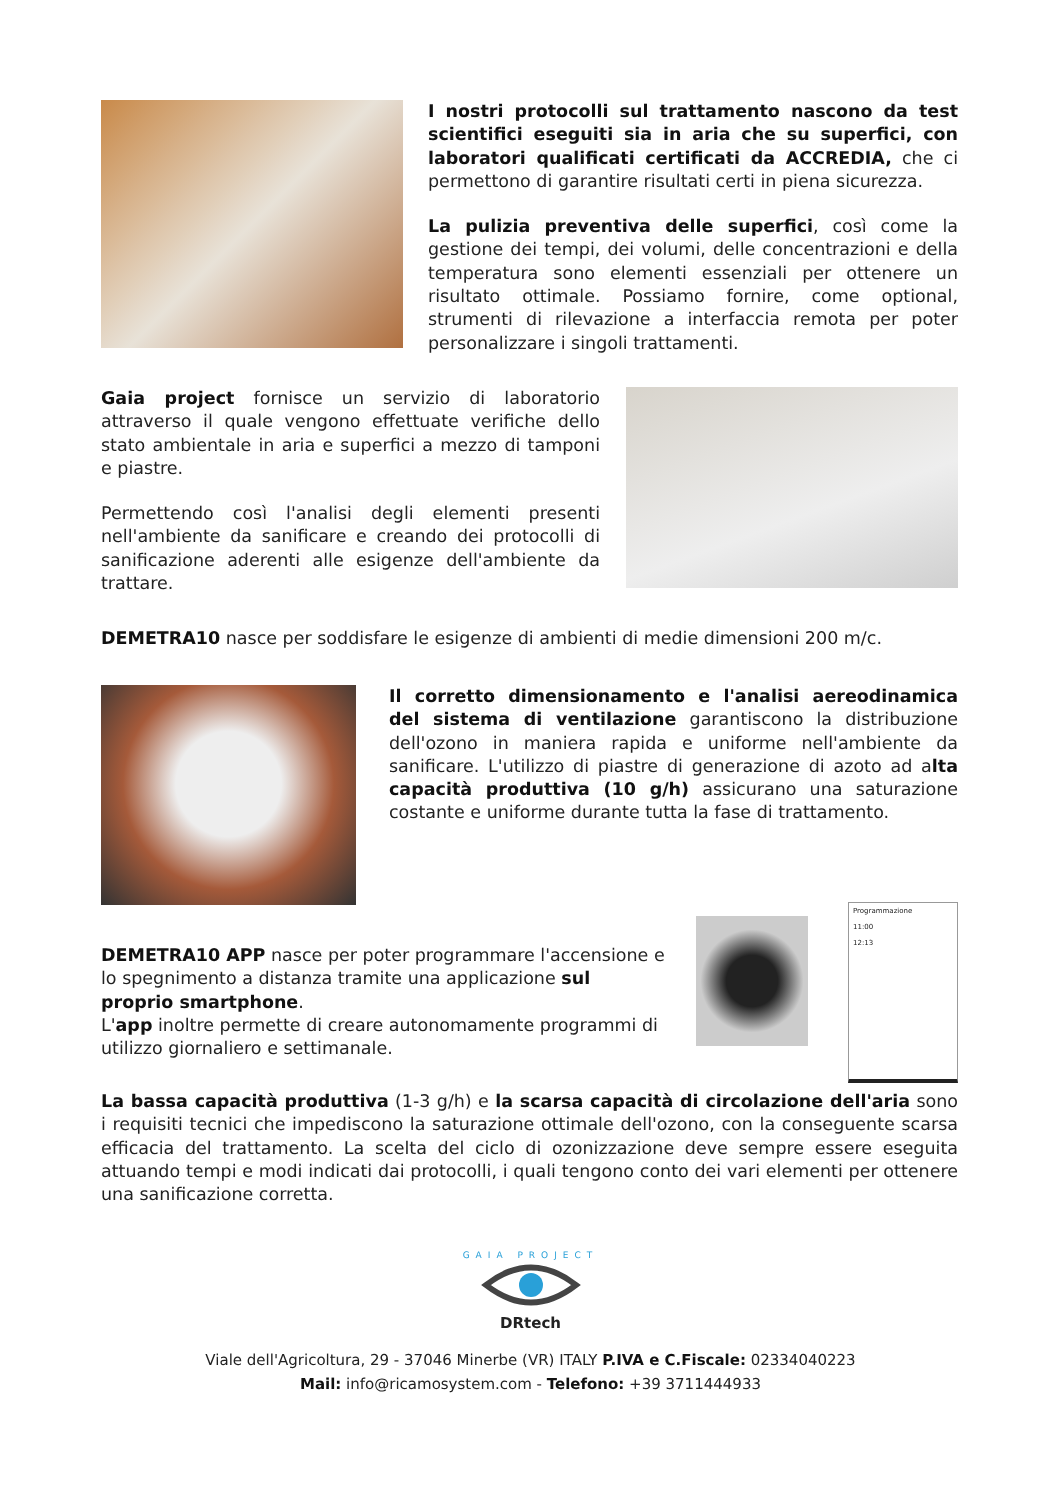I nostri protocolli sul trattamento nascono da test scientifici eseguiti sia in aria che su superfici, con laboratori qualificati certificati da ACCREDIA, che ci permettono di garantire risultati certi in piena sicurezza.
La pulizia preventiva delle superfici, così come la gestione dei tempi, dei volumi, delle concentrazioni e della temperatura sono elementi essenziali per ottenere un risultato ottimale. Possiamo fornire, come optional, strumenti di rilevazione a interfaccia remota per poter personalizzare i singoli trattamenti.
Gaia project fornisce un servizio di laboratorio attraverso il quale vengono effettuate verifiche dello stato ambientale in aria e superfici a mezzo di tamponi e piastre.
Permettendo così l'analisi degli elementi presenti nell'ambiente da sanificare e creando dei protocolli di sanificazione aderenti alle esigenze dell'ambiente da trattare.
DEMETRA10 nasce per soddisfare le esigenze di ambienti di medie dimensioni 200 m/c.
Il corretto dimensionamento e l'analisi aereodinamica del sistema di ventilazione garantiscono la distribuzione dell'ozono in maniera rapida e uniforme nell'ambiente da sanificare. L'utilizzo di piastre di generazione di azoto ad alta capacità produttiva (10 g/h) assicurano una saturazione costante e uniforme durante tutta la fase di trattamento.
DEMETRA10 APP nasce per poter programmare l'accensione e lo spegnimento a distanza tramite una applicazione sul proprio smartphone.
L'app inoltre permette di creare autonomamente programmi di utilizzo giornaliero e settimanale.
Programmazione
11:00
12:13
La bassa capacità produttiva (1-3 g/h) e la scarsa capacità di circolazione dell'aria sono i requisiti tecnici che impediscono la saturazione ottimale dell'ozono, con la conseguente scarsa efficacia del trattamento. La scelta del ciclo di ozonizzazione deve sempre essere eseguita attuando tempi e modi indicati dai protocolli, i quali tengono conto dei vari elementi per ottenere una sanificazione corretta.
GAIA PROJECT
DRtech
Viale dell'Agricoltura, 29 - 37046 Minerbe (VR) ITALY P.IVA e C.Fiscale: 02334040223
Mail: info@ricamosystem.com - Telefono: +39 3711444933